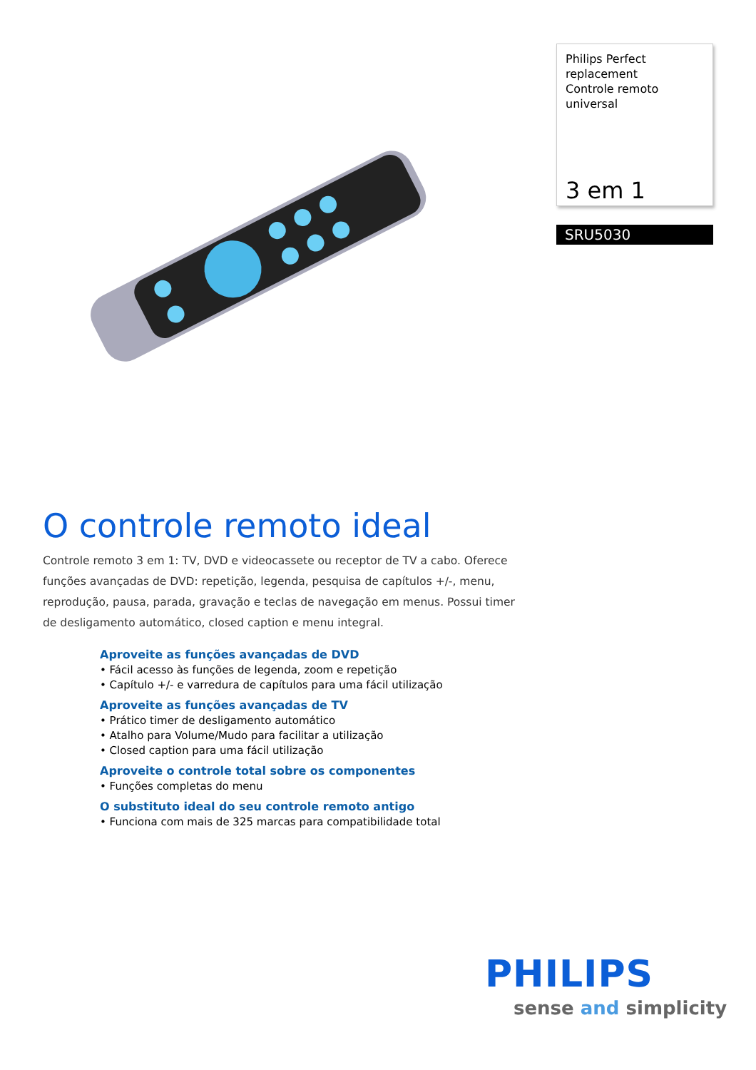Philips Perfect replacement
Controle remoto universal
3 em 1
SRU5030
O controle remoto ideal
Controle remoto 3 em 1: TV, DVD e videocassete ou receptor de TV a cabo. Oferece funções avançadas de DVD: repetição, legenda, pesquisa de capítulos +/-, menu, reprodução, pausa, parada, gravação e teclas de navegação em menus. Possui timer de desligamento automático, closed caption e menu integral.
Aproveite as funções avançadas de DVD
• Fácil acesso às funções de legenda, zoom e repetição
• Capítulo +/- e varredura de capítulos para uma fácil utilização
Aproveite as funções avançadas de TV
• Prático timer de desligamento automático
• Atalho para Volume/Mudo para facilitar a utilização
• Closed caption para uma fácil utilização
Aproveite o controle total sobre os componentes
• Funções completas do menu
O substituto ideal do seu controle remoto antigo
• Funciona com mais de 325 marcas para compatibilidade total
PHILIPS
sense and simplicity